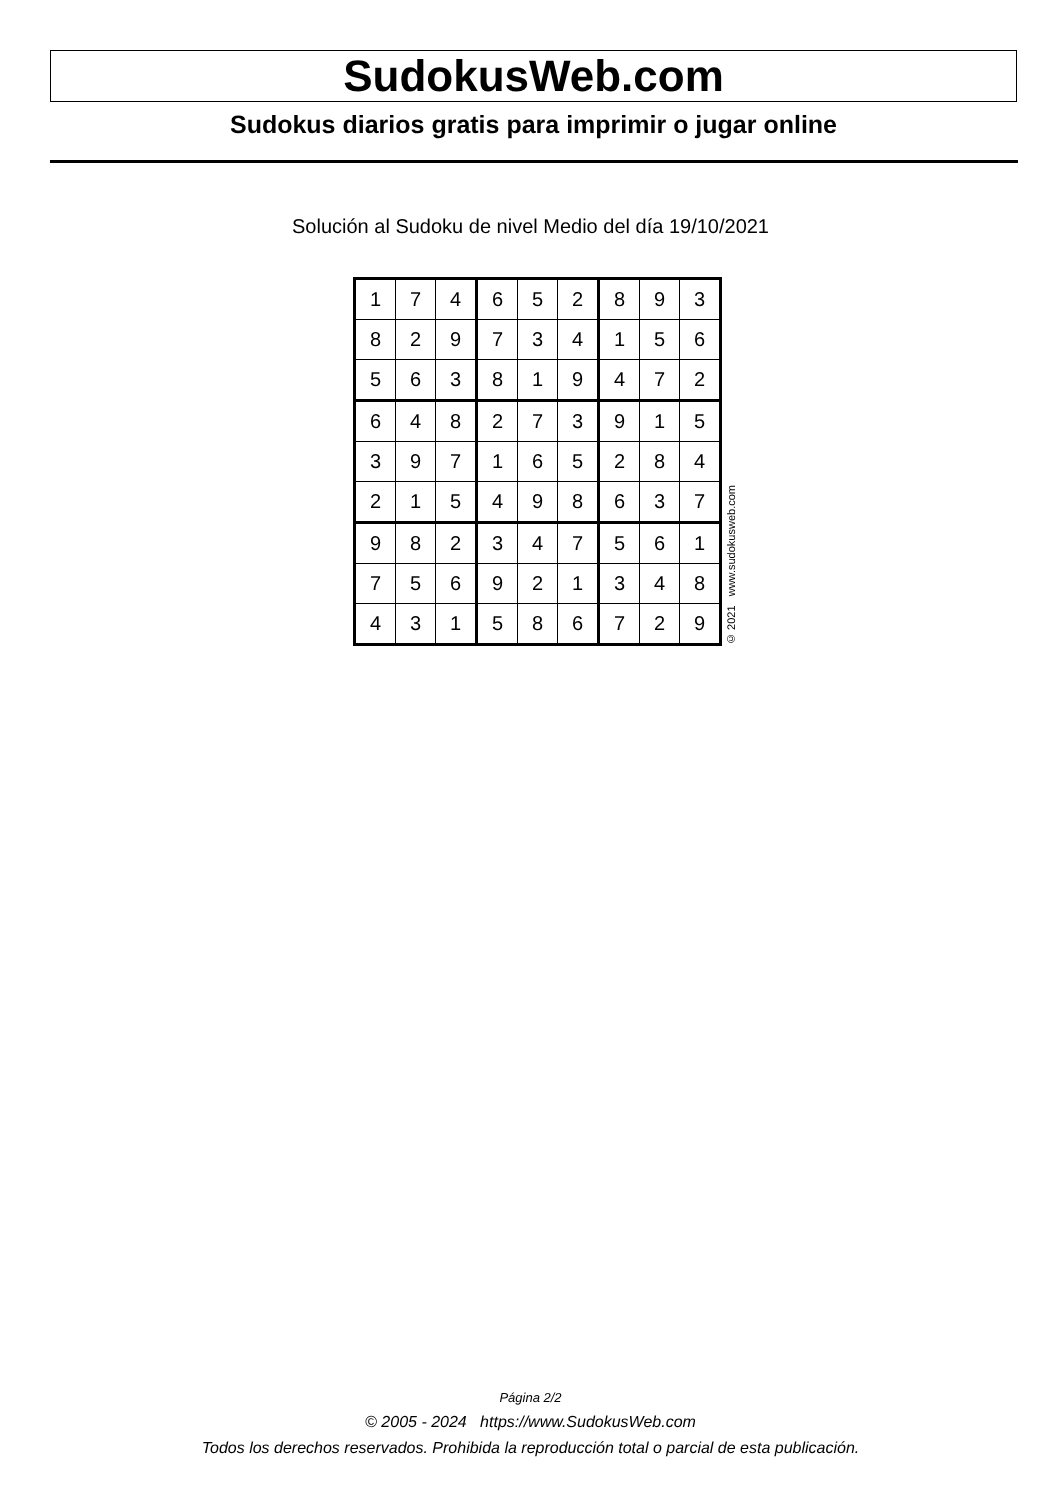SudokusWeb.com
Sudokus diarios gratis para imprimir o jugar online
Solución al Sudoku de nivel Medio del día 19/10/2021
| 1 | 7 | 4 | 6 | 5 | 2 | 8 | 9 | 3 |
| 8 | 2 | 9 | 7 | 3 | 4 | 1 | 5 | 6 |
| 5 | 6 | 3 | 8 | 1 | 9 | 4 | 7 | 2 |
| 6 | 4 | 8 | 2 | 7 | 3 | 9 | 1 | 5 |
| 3 | 9 | 7 | 1 | 6 | 5 | 2 | 8 | 4 |
| 2 | 1 | 5 | 4 | 9 | 8 | 6 | 3 | 7 |
| 9 | 8 | 2 | 3 | 4 | 7 | 5 | 6 | 1 |
| 7 | 5 | 6 | 9 | 2 | 1 | 3 | 4 | 8 |
| 4 | 3 | 1 | 5 | 8 | 6 | 7 | 2 | 9 |
© 2021 www.sudokusweb.com
Página 2/2
© 2005 - 2024 https://www.SudokusWeb.com
Todos los derechos reservados. Prohibida la reproducción total o parcial de esta publicación.